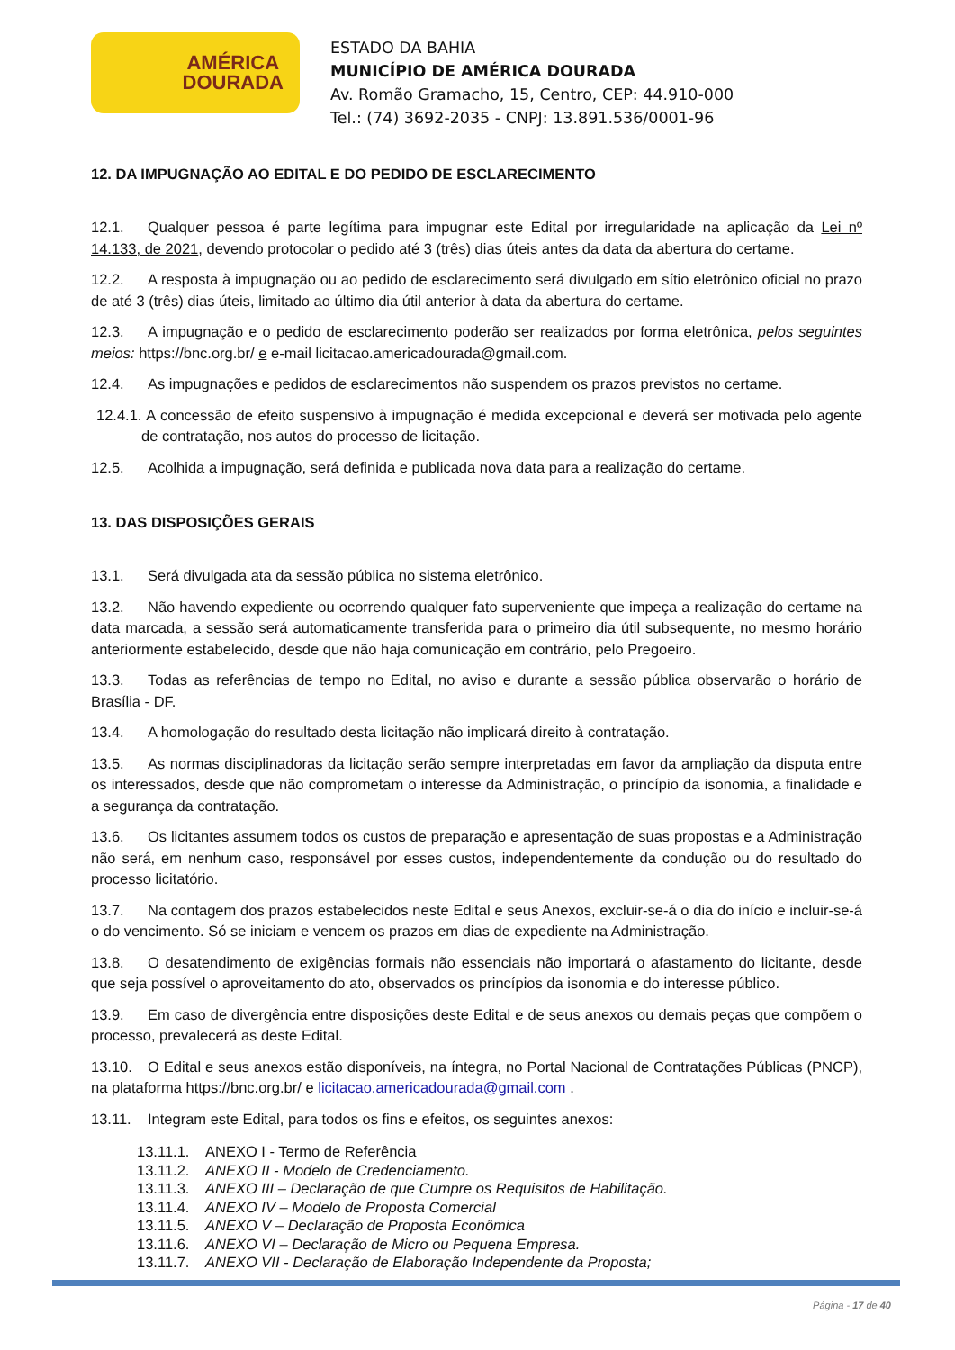AMÉRICA
DOURADA
ESTADO DA BAHIA
MUNICÍPIO DE AMÉRICA DOURADA
Av. Romão Gramacho, 15, Centro, CEP: 44.910-000
Tel.: (74) 3692-2035 - CNPJ: 13.891.536/0001-96
12. DA IMPUGNAÇÃO AO EDITAL E DO PEDIDO DE ESCLARECIMENTO
12.1. Qualquer pessoa é parte legítima para impugnar este Edital por irregularidade na aplicação da Lei nº 14.133, de 2021, devendo protocolar o pedido até 3 (três) dias úteis antes da data da abertura do certame.
12.2. A resposta à impugnação ou ao pedido de esclarecimento será divulgado em sítio eletrônico oficial no prazo de até 3 (três) dias úteis, limitado ao último dia útil anterior à data da abertura do certame.
12.3. A impugnação e o pedido de esclarecimento poderão ser realizados por forma eletrônica, pelos seguintes meios: https://bnc.org.br/ e e-mail licitacao.americadourada@gmail.com.
12.4. As impugnações e pedidos de esclarecimentos não suspendem os prazos previstos no certame.
12.4.1. A concessão de efeito suspensivo à impugnação é medida excepcional e deverá ser motivada pelo agente de contratação, nos autos do processo de licitação.
12.5. Acolhida a impugnação, será definida e publicada nova data para a realização do certame.
13. DAS DISPOSIÇÕES GERAIS
13.1. Será divulgada ata da sessão pública no sistema eletrônico.
13.2. Não havendo expediente ou ocorrendo qualquer fato superveniente que impeça a realização do certame na data marcada, a sessão será automaticamente transferida para o primeiro dia útil subsequente, no mesmo horário anteriormente estabelecido, desde que não haja comunicação em contrário, pelo Pregoeiro.
13.3. Todas as referências de tempo no Edital, no aviso e durante a sessão pública observarão o horário de Brasília - DF.
13.4. A homologação do resultado desta licitação não implicará direito à contratação.
13.5. As normas disciplinadoras da licitação serão sempre interpretadas em favor da ampliação da disputa entre os interessados, desde que não comprometam o interesse da Administração, o princípio da isonomia, a finalidade e a segurança da contratação.
13.6. Os licitantes assumem todos os custos de preparação e apresentação de suas propostas e a Administração não será, em nenhum caso, responsável por esses custos, independentemente da condução ou do resultado do processo licitatório.
13.7. Na contagem dos prazos estabelecidos neste Edital e seus Anexos, excluir-se-á o dia do início e incluir-se-á o do vencimento. Só se iniciam e vencem os prazos em dias de expediente na Administração.
13.8. O desatendimento de exigências formais não essenciais não importará o afastamento do licitante, desde que seja possível o aproveitamento do ato, observados os princípios da isonomia e do interesse público.
13.9. Em caso de divergência entre disposições deste Edital e de seus anexos ou demais peças que compõem o processo, prevalecerá as deste Edital.
13.10. O Edital e seus anexos estão disponíveis, na íntegra, no Portal Nacional de Contratações Públicas (PNCP), na plataforma https://bnc.org.br/ e licitacao.americadourada@gmail.com .
13.11. Integram este Edital, para todos os fins e efeitos, os seguintes anexos:
13.11.1. ANEXO I - Termo de Referência
13.11.2. ANEXO II - Modelo de Credenciamento.
13.11.3. ANEXO III – Declaração de que Cumpre os Requisitos de Habilitação.
13.11.4. ANEXO IV – Modelo de Proposta Comercial
13.11.5. ANEXO V – Declaração de Proposta Econômica
13.11.6. ANEXO VI – Declaração de Micro ou Pequena Empresa.
13.11.7. ANEXO VII - Declaração de Elaboração Independente da Proposta;
Página - 17 de 40